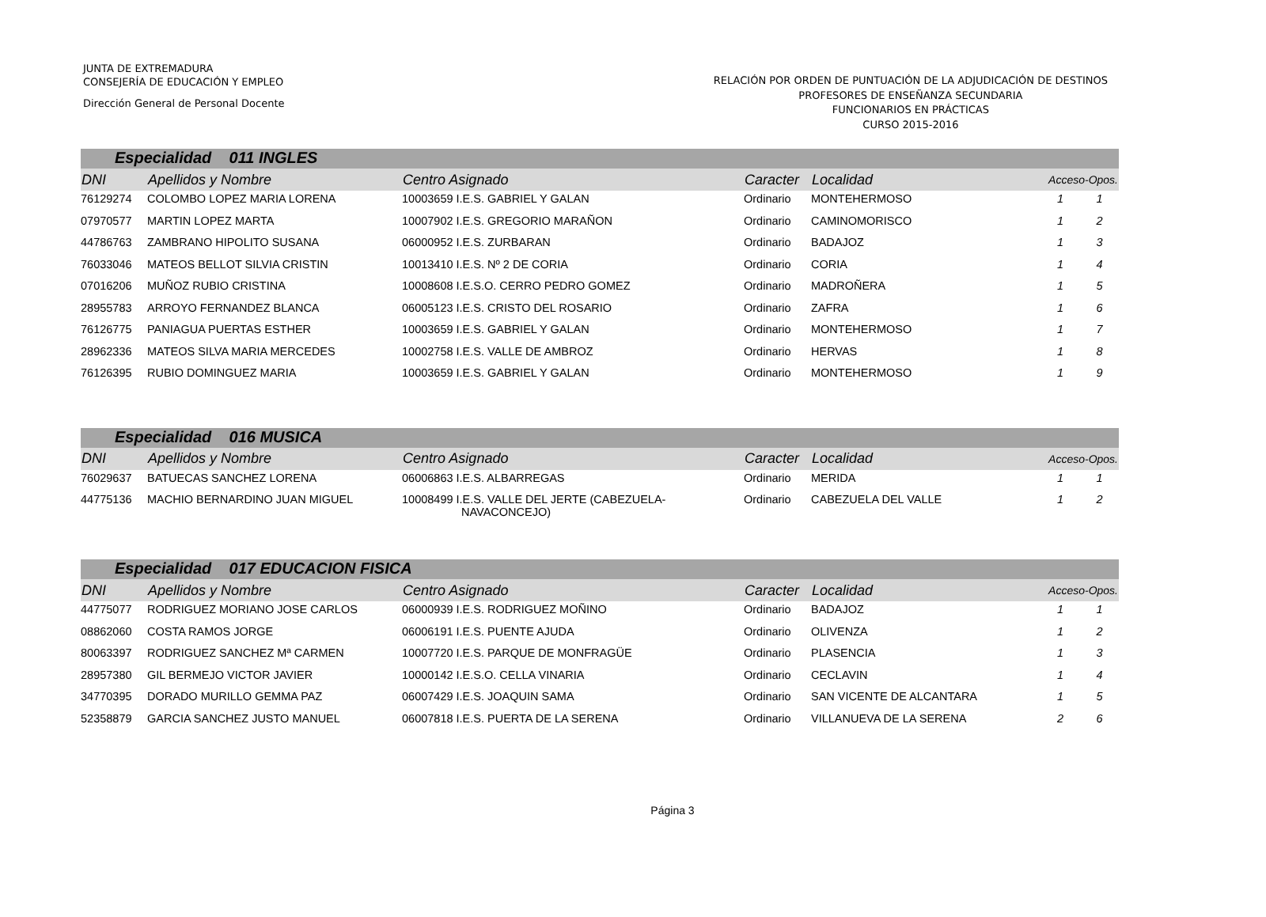JUNTA DE EXTREMADURA
CONSEJERÍA DE EDUCACIÓN Y EMPLEO
Dirección General de Personal Docente
RELACIÓN POR ORDEN DE PUNTUACIÓN DE LA ADJUDICACIÓN DE DESTINOS
PROFESORES DE ENSEÑANZA SECUNDARIA
FUNCIONARIOS EN PRÁCTICAS
CURSO 2015-2016
| Especialidad 011 INGLES | | | | | | |
| DNI | Apellidos y Nombre | Centro Asignado | Caracter | Localidad | Acceso-Opos. | |
| 76129274 | COLOMBO LOPEZ MARIA LORENA | 10003659 I.E.S. GABRIEL Y GALAN | Ordinario | MONTEHERMOSO | 1 | 1 |
| 07970577 | MARTIN LOPEZ MARTA | 10007902 I.E.S. GREGORIO MARAÑON | Ordinario | CAMINOMORISCO | 1 | 2 |
| 44786763 | ZAMBRANO HIPOLITO SUSANA | 06000952 I.E.S. ZURBARAN | Ordinario | BADAJOZ | 1 | 3 |
| 76033046 | MATEOS BELLOT SILVIA CRISTIN | 10013410 I.E.S. Nº 2 DE CORIA | Ordinario | CORIA | 1 | 4 |
| 07016206 | MUÑOZ RUBIO CRISTINA | 10008608 I.E.S.O. CERRO PEDRO GOMEZ | Ordinario | MADROÑERA | 1 | 5 |
| 28955783 | ARROYO FERNANDEZ BLANCA | 06005123 I.E.S. CRISTO DEL ROSARIO | Ordinario | ZAFRA | 1 | 6 |
| 76126775 | PANIAGUA PUERTAS ESTHER | 10003659 I.E.S. GABRIEL Y GALAN | Ordinario | MONTEHERMOSO | 1 | 7 |
| 28962336 | MATEOS SILVA MARIA MERCEDES | 10002758 I.E.S. VALLE DE AMBROZ | Ordinario | HERVAS | 1 | 8 |
| 76126395 | RUBIO DOMINGUEZ MARIA | 10003659 I.E.S. GABRIEL Y GALAN | Ordinario | MONTEHERMOSO | 1 | 9 |
| Especialidad 016 MUSICA | | | | | | |
| DNI | Apellidos y Nombre | Centro Asignado | Caracter | Localidad | Acceso-Opos. | |
| 76029637 | BATUECAS SANCHEZ LORENA | 06006863 I.E.S. ALBARREGAS | Ordinario | MERIDA | 1 | 1 |
| 44775136 | MACHIO BERNARDINO JUAN MIGUEL | 10008499 I.E.S. VALLE DEL JERTE (CABEZUELA- NAVACONCEJO) | Ordinario | CABEZUELA DEL VALLE | 1 | 2 |
| Especialidad 017 EDUCACION FISICA | | | | | | |
| DNI | Apellidos y Nombre | Centro Asignado | Caracter | Localidad | Acceso-Opos. | |
| 44775077 | RODRIGUEZ MORIANO JOSE CARLOS | 06000939 I.E.S. RODRIGUEZ MOÑINO | Ordinario | BADAJOZ | 1 | 1 |
| 08862060 | COSTA RAMOS JORGE | 06006191 I.E.S. PUENTE AJUDA | Ordinario | OLIVENZA | 1 | 2 |
| 80063397 | RODRIGUEZ SANCHEZ Mª CARMEN | 10007720 I.E.S. PARQUE DE MONFRAGÜE | Ordinario | PLASENCIA | 1 | 3 |
| 28957380 | GIL BERMEJO VICTOR JAVIER | 10000142 I.E.S.O. CELLA VINARIA | Ordinario | CECLAVIN | 1 | 4 |
| 34770395 | DORADO MURILLO GEMMA PAZ | 06007429 I.E.S. JOAQUIN SAMA | Ordinario | SAN VICENTE DE ALCANTARA | 1 | 5 |
| 52358879 | GARCIA SANCHEZ JUSTO MANUEL | 06007818 I.E.S. PUERTA DE LA SERENA | Ordinario | VILLANUEVA DE LA SERENA | 2 | 6 |
Página 3